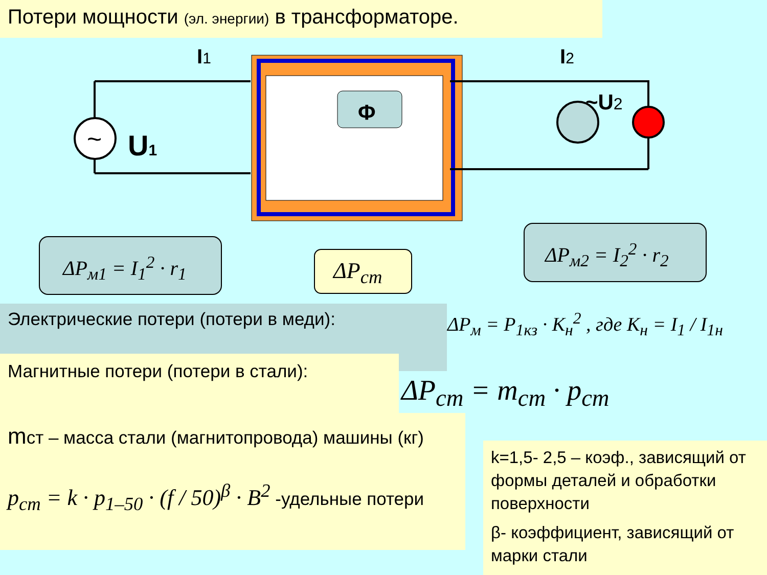Потери мощности (эл. энергии) в трансформаторе.
~
Φ
U1
I1
I2
~U2
ΔP<sub>м1</sub> = I<sub>1</sub><sup>2</sup> · r<sub>1</sub>
ΔP<sub>ст</sub>
ΔP<sub>м2</sub> = I<sub>2</sub><sup>2</sup> · r<sub>2</sub>
Электрические потери (потери в меди):
ΔP<sub>м</sub> = P<sub>1кз</sub> · K<sub>н</sub><sup>2</sup> , где K<sub>н</sub> = I<sub>1</sub> / I<sub>1н</sub>
Магнитные потери (потери в стали):
ΔP<sub>ст</sub> = m<sub>ст</sub> · p<sub>ст</sub>
mст – масса стали (магнитопровода) машины (кг)
p<sub>ст</sub> = k · p<sub>1–50</sub> · (f / 50)<sup>β</sup> · B<sup>2</sup> -удельные потери
k=1,5- 2,5 – коэф., зависящий от формы деталей и обработки поверхности
β- коэффициент, зависящий от марки стали